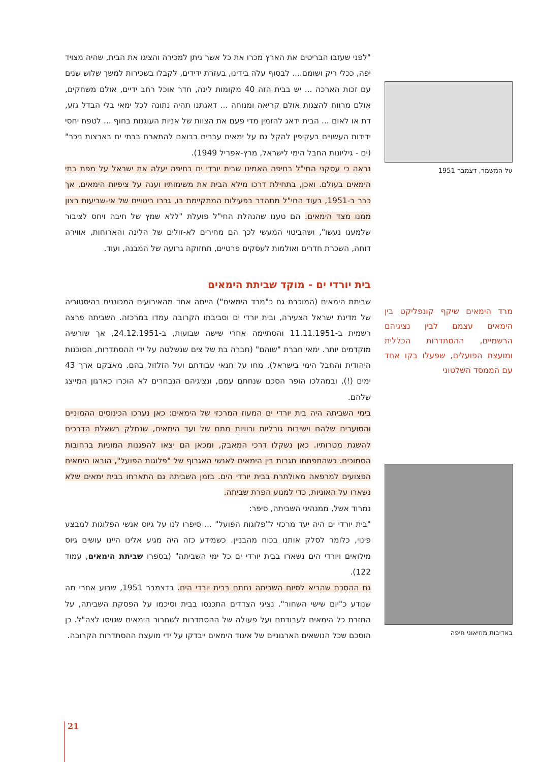"לפני שעזבו הבריטים את הארץ מכרו את כל אשר ניתן למכירה והציגו את הבית, שהיה מצויד יפה, ככלי ריק ושומם.... לבסוף עלה בידינו, בעזרת ידידים, לקבלו בשכירות למשך שלוש שנים עם זכות הארכה ... יש בבית הזה 40 מקומות לינה, חדר אוכל רחב ידיים, אולם משחקים, אולם מרווח להצגות אולם קריאה ומנוחה ... דאגתנו תהיה נתונה לכל ימאי בלי הבדל גזע, דת או לאום ... הבית ידאג להזמין מדי פעם את הצוות של אניות העוגנות בחוף ... לטפח יחסי ידידות העשויים בעקיפין להקל גם על ימאים עברים בבואם להתארח בבתי ים בארצות ניכר" (ים - גיליונות החבל הימי לישראל, מרץ-אפריל 1949).
נראה כי עסקני החי"ל בחיפה האמינו שבית יורדי ים בחיפה יעלה את ישראל על מפת בתי הימאים בעולם. ואכן, בתחילת דרכו מילא הבית את משימותיו וענה על ציפיות הימאים, אך כבר ב-1951, בעוד החי"ל מתהדר בפעילות המתקיימת בו, גברו ביטויים של אי-שביעות רצון ממנו מצד הימאים. הם טענו שהנהלת החי"ל פועלת "ללא שמץ של חיבה ויחס לציבור שלמענו נעשו", ושהביטוי המעשי לכך הם מחירים לא-זולים של הלינה והארוחות, אווירה דוחה, השכרת חדרים ואולמות לעסקים פרטיים, תחזוקה גרועה של המבנה, ועוד.
בית יורדי ים - מוקד שביתת הימאים
שביתת הימאים (המוכרת גם כ"מרד הימאים") הייתה אחד מהאירועים המכוננים בהיסטוריה של מדינת ישראל הצעירה, ובית יורדי ים וסביבתו הקרובה עמדו במרכזה. השביתה פרצה רשמית ב-11.11.1951 והסתיימה אחרי שישה שבועות, ב-24.12.1951, אך שורשיה מוקדמים יותר. ימאי חברת "שוהם" (חברה בת של צים שנשלטה על ידי ההסתדרות, הסוכנות היהודית והחבל הימי בישראל), מחו על תנאי עבודתם ועל הזלזול בהם. מאבקם ארך 43 ימים (!), ובמהלכו הופר הסכם שנחתם עמם, ונציגיהם הנבחרים לא הוכרו כארגון המייצג שלהם.
בימי השביתה היה בית יורדי ים המעוז המרכזי של הימאים: כאן נערכו הכינוסים ההמוניים והסוערים שלהם וישיבות גורליות ורוויות מתח של ועד הימאים, שנחלק בשאלת הדרכים להשגת מטרותיו. כאן נשקלו דרכי המאבק, ומכאן הם יצאו להפגנות המוניות ברחובות הסמוכים. כשהתפתחו תגרות בין הימאים לאנשי האגרוף של "פלוגות הפועל", הובאו הימאים הפצועים למרפאה מאולתרת בבית יורדי הים. בזמן השביתה גם התארחו בבית ימאים שלא נשארו על האוניות, כדי למנוע הפרת שביתה.
נמרוד אשל, ממנהיגי השביתה, סיפר:
"בית יורדי ים היה יעד מרכזי ל"פלוגות הפועל" ... סיפרו לנו על גיוס אנשי הפלוגות למבצע פינוי, כלומר לסלק אותנו בכוח מהבניין. כשמידע כזה היה מגיע אלינו היינו עושים גיוס מילואים ויורדי הים נשארו בבית יורדי ים כל ימי השביתה" (בספרו שביתת הימאים, עמוד 122).
גם ההסכם שהביא לסיום השביתה נחתם בבית יורדי הים. בדצמבר 1951, שבוע אחרי מה שנודע כ"יום שישי השחור". נציגי הצדדים התכנסו בבית וסיכמו על הפסקת השביתה, על החזרת כל הימאים לעבודתם ועל פעולה של ההסתדרות לשחרור הימאים שגויסו לצה"ל. כן הוסכם שכל הנושאים הארגוניים של איגוד הימאים ייבדקו על ידי מועצת ההסתדרות הקרובה.
על המשמר, דצמבר 1951
מרד הימאים שיקף קונפליקט בין הימאים עצמם לבין נציגיהם הרשמיים, ההסתדרות הכללית ומועצת הפועלים, שפעלו בקו אחד עם הממסד השלטוני
באדיבות מוזיאוני חיפה
21